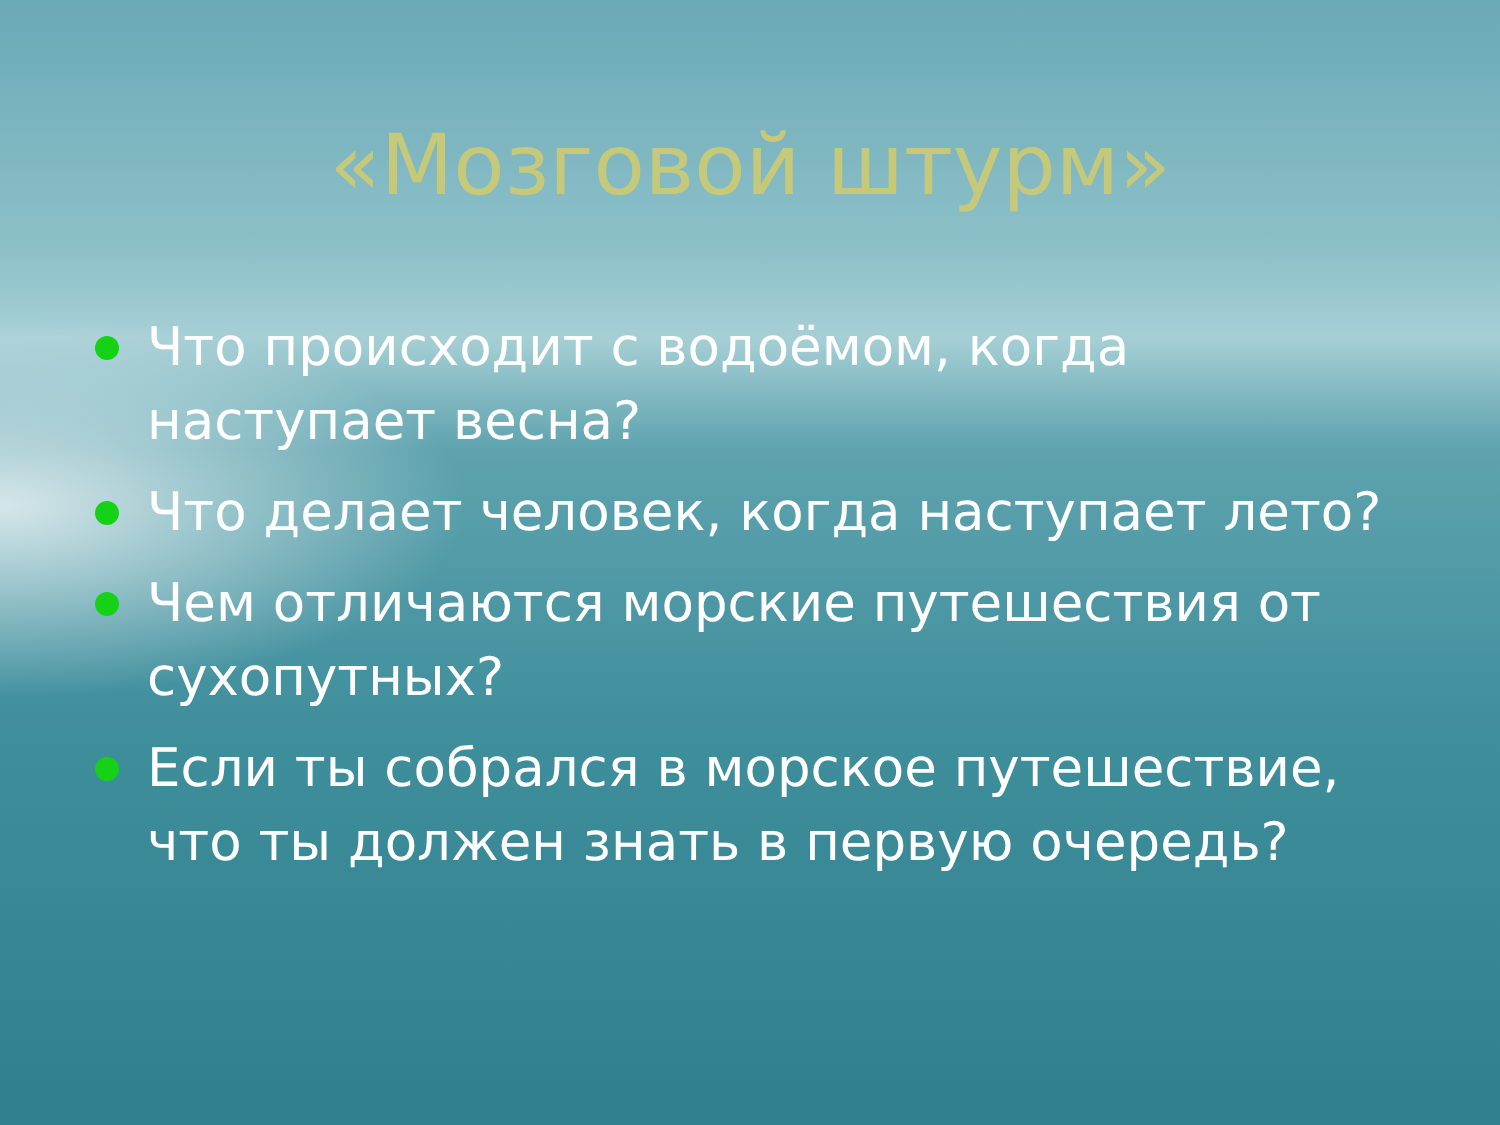«Мозговой штурм»
Что происходит с водоёмом, когда наступает весна?
Что делает человек, когда наступает лето?
Чем отличаются морские путешествия от сухопутных?
Если ты собрался в морское путешествие, что ты должен знать в первую очередь?